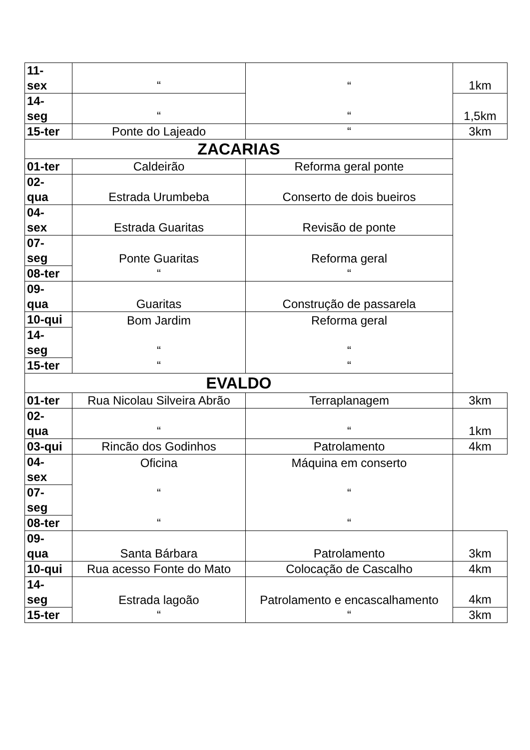| 11- sex | “ | “ “ | 1km |
| 14- seg | “ | | 1,5km |
| 15-ter | Ponte do Lajeado | “ | 3km |
| ZACARIAS | | | |
| 01-ter | Caldeirão | Reforma geral ponte | |
| 02- qua | Estrada Urumbeba | Conserto de dois bueiros | |
| 04- sex | Estrada Guaritas | Revisão de ponte | |
| 07- seg | Ponte Guaritas “ | Reforma geral “ | |
| 08-ter | | | |
| 09- qua | Guaritas | Construção de passarela | |
| 10-qui | Bom Jardim “ “ | Reforma geral “ “ | |
| 14- seg | | | |
| 15-ter | | | |
| EVALDO | | | |
| 01-ter | Rua Nicolau Silveira Abrão | Terraplanagem | 3km |
| 02- qua | “ | “ | 1km |
| 03-qui | Rincão dos Godinhos | Patrolamento | 4km |
| 04- sex | Oficina “ “ | Máquina em conserto “ “ | |
| 07- seg | | | |
| 08-ter | | | |
| 09- qua | Santa Bárbara | Patrolamento | 3km |
| 10-qui | Rua acesso Fonte do Mato | Colocação de Cascalho | 4km |
| 14- seg | Estrada lagoão “ | Patrolamento e encascalhamento “ | 4km |
| 15-ter | | | 3km |